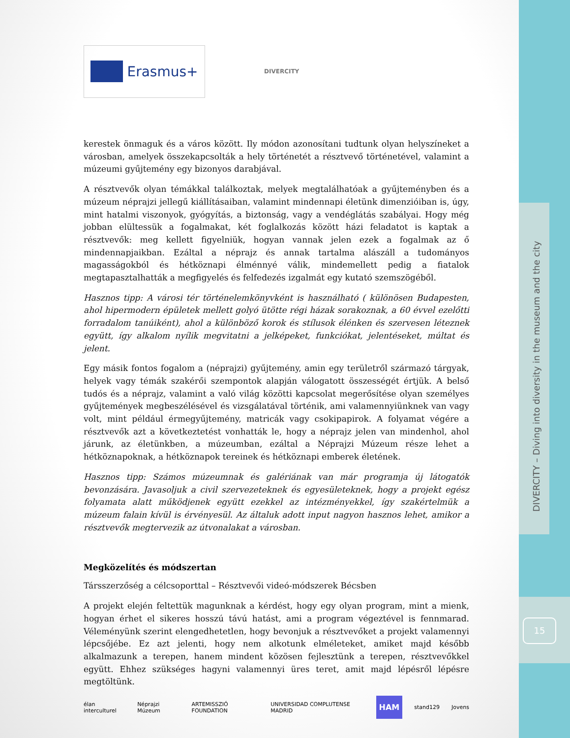DIVERCITY – Diving into diversity in the museum and the city
15
Erasmus+
DIVERCITY
kerestek önmaguk és a város között. Ily módon azonosítani tudtunk olyan helyszíneket a városban, amelyek összekapcsolták a hely történetét a résztvevő történetével, valamint a múzeumi gyűjtemény egy bizonyos darabjával.
A résztvevők olyan témákkal találkoztak, melyek megtalálhatóak a gyűjteményben és a múzeum néprajzi jellegű kiállításaiban, valamint mindennapi életünk dimenzióiban is, úgy, mint hatalmi viszonyok, gyógyítás, a biztonság, vagy a vendéglátás szabályai. Hogy még jobban elültessük a fogalmakat, két foglalkozás között házi feladatot is kaptak a résztvevők: meg kellett figyelniük, hogyan vannak jelen ezek a fogalmak az ő mindennapjaikban. Ezáltal a néprajz és annak tartalma alászáll a tudományos magasságokból és hétköznapi élménnyé válik, mindemellett pedig a fiatalok megtapasztalhatták a megfigyelés és felfedezés izgalmát egy kutató szemszögéből.
Hasznos tipp: A városi tér történelemkönyvként is használható ( különösen Budapesten, ahol hipermodern épületek mellett golyó ütötte régi házak sorakoznak, a 60 évvel ezelőtti forradalom tanúiként), ahol a különböző korok és stílusok élénken és szervesen léteznek együtt, így alkalom nyílik megvitatni a jelképeket, funkciókat, jelentéseket, múltat és jelent.
Egy másik fontos fogalom a (néprajzi) gyűjtemény, amin egy területről származó tárgyak, helyek vagy témák szakérői szempontok alapján válogatott összességét értjük. A belső tudós és a néprajz, valamint a való világ közötti kapcsolat megerősítése olyan személyes gyűjtemények megbeszélésével és vizsgálatával történik, ami valamennyiünknek van vagy volt, mint például érmegyűjtemény, matricák vagy csokipapirok. A folyamat végére a résztvevők azt a következtetést vonhatták le, hogy a néprajz jelen van mindenhol, ahol járunk, az életünkben, a múzeumban, ezáltal a Néprajzi Múzeum része lehet a hétköznapoknak, a hétköznapok tereinek és hétköznapi emberek életének.
Hasznos tipp: Számos múzeumnak és galériának van már programja új látogatók bevonzására. Javasoljuk a civil szervezeteknek és egyesületeknek, hogy a projekt egész folyamata alatt működjenek együtt ezekkel az intézményekkel, így szakértelmük a múzeum falain kívül is érvényesül. Az általuk adott input nagyon hasznos lehet, amikor a résztvevők megtervezik az útvonalakat a városban.
Megközelítés és módszertan
Társszerzőség a célcsoporttal – Résztvevői videó-módszerek Bécsben
A projekt elején feltettük magunknak a kérdést, hogy egy olyan program, mint a mienk, hogyan érhet el sikeres hosszú távú hatást, ami a program végeztével is fennmarad. Véleményünk szerint elengedhetetlen, hogy bevonjuk a résztvevőket a projekt valamennyi lépcsőjébe. Ez azt jelenti, hogy nem alkotunk elméleteket, amiket majd később alkalmazunk a terepen, hanem mindent közösen fejlesztünk a terepen, résztvevőkkel együtt. Ehhez szükséges hagyni valamennyi üres teret, amit majd lépésről lépésre megtöltünk.
élan interculturel Néprajzi Múzeum ARTEMISSZIÓ FOUNDATION UNIVERSIDAD COMPLUTENSE MADRID HAM stand129 Jovens